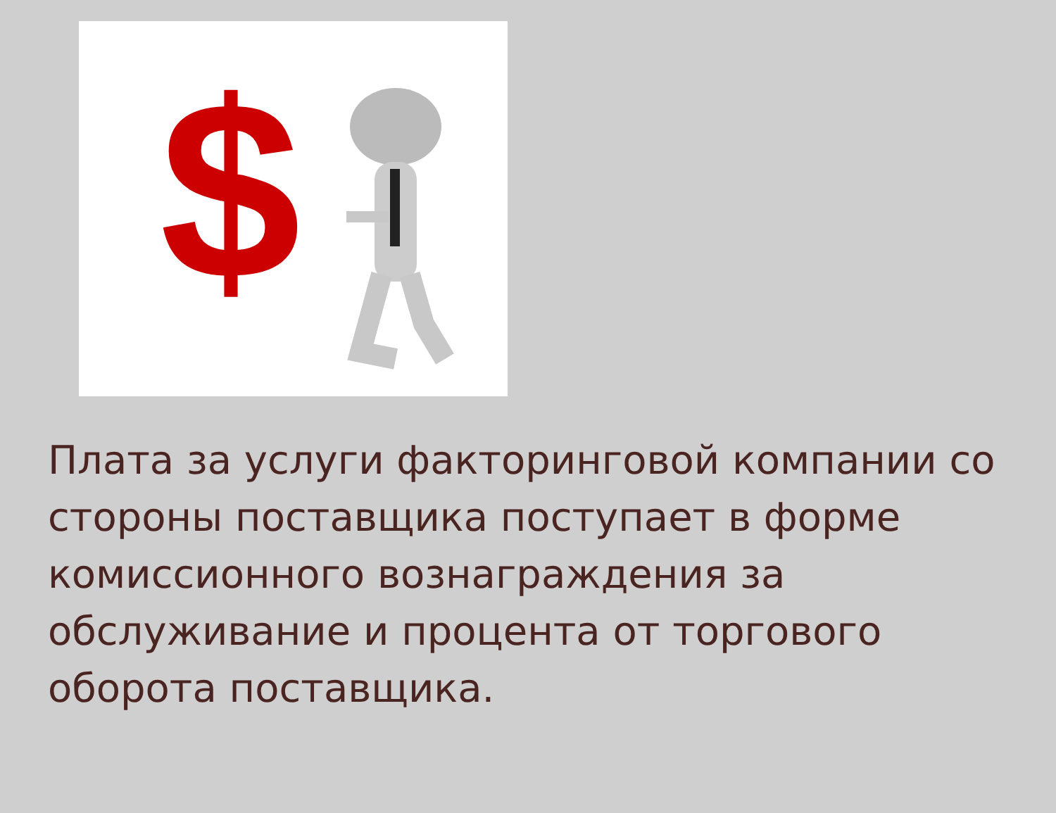$
Плата за услуги факторинговой компании со стороны поставщика поступает в форме комиссионного вознаграждения за обслуживание и процента от торгового оборота поставщика.